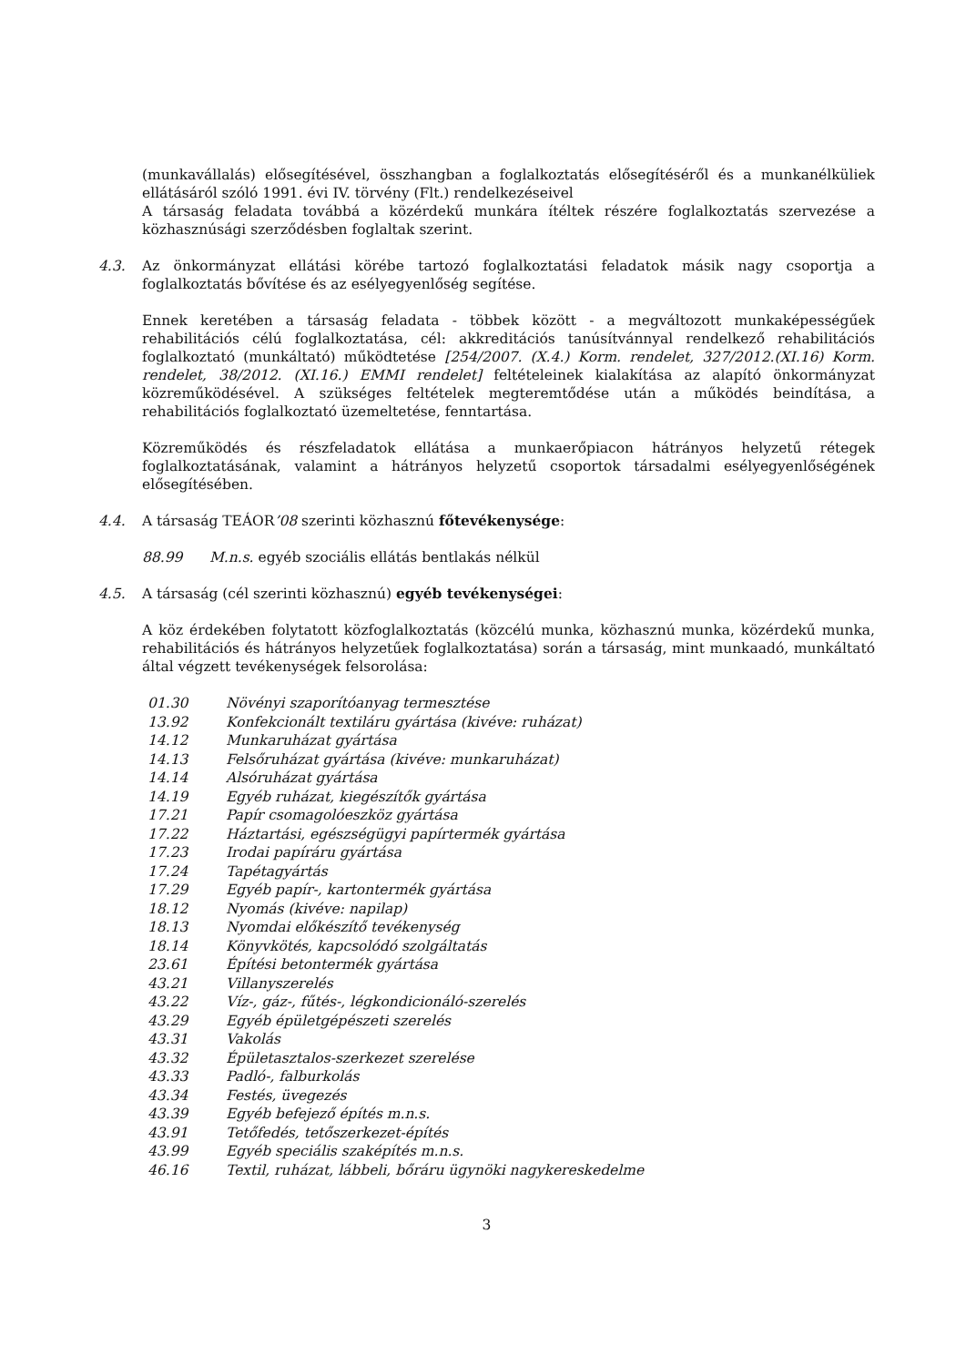(munkavállalás) elősegítésével, összhangban a foglalkoztatás elősegítéséről és a munkanélküliek ellátásáról szóló 1991. évi IV. törvény (Flt.) rendelkezéseivel
A társaság feladata továbbá a közérdekű munkára ítéltek részére foglalkoztatás szervezése a közhasznúsági szerződésben foglaltak szerint.
4.3. Az önkormányzat ellátási körébe tartozó foglalkoztatási feladatok másik nagy csoportja a foglalkoztatás bővítése és az esélyegyenlőség segítése.
Ennek keretében a társaság feladata - többek között - a megváltozott munkaképességűek rehabilitációs célú foglalkoztatása, cél: akkreditációs tanúsítvánnyal rendelkező rehabilitációs foglalkoztató (munkáltató) működtetése [254/2007. (X.4.) Korm. rendelet, 327/2012.(XI.16) Korm. rendelet, 38/2012. (XI.16.) EMMI rendelet] feltételeinek kialakítása az alapító önkormányzat közreműködésével. A szükséges feltételek megteremtődése után a működés beindítása, a rehabilitációs foglalkoztató üzemeltetése, fenntartása.
Közreműködés és részfeladatok ellátása a munkaerőpiacon hátrányos helyzetű rétegek foglalkoztatásának, valamint a hátrányos helyzetű csoportok társadalmi esélyegyenlőségének elősegítésében.
4.4. A társaság TEÁOR’08 szerinti közhasznú főtevékenysége:
88.99 M.n.s. egyéb szociális ellátás bentlakás nélkül
4.5. A társaság (cél szerinti közhasznú) egyéb tevékenységei:
A köz érdekében folytatott közfoglalkoztatás (közcélú munka, közhasznú munka, közérdekű munka, rehabilitációs és hátrányos helyzetűek foglalkoztatása) során a társaság, mint munkaadó, munkáltató által végzett tevékenységek felsorolása:
| 01.30 | Növényi szaporítóanyag termesztése |
| 13.92 | Konfekcionált textiláru gyártása (kivéve: ruházat) |
| 14.12 | Munkaruházat gyártása |
| 14.13 | Felsőruházat gyártása (kivéve: munkaruházat) |
| 14.14 | Alsóruházat gyártása |
| 14.19 | Egyéb ruházat, kiegészítők gyártása |
| 17.21 | Papír csomagolóeszköz gyártása |
| 17.22 | Háztartási, egészségügyi papírtermék gyártása |
| 17.23 | Irodai papíráru gyártása |
| 17.24 | Tapétagyártás |
| 17.29 | Egyéb papír-, kartontermék gyártása |
| 18.12 | Nyomás (kivéve: napilap) |
| 18.13 | Nyomdai előkészítő tevékenység |
| 18.14 | Könyvkötés, kapcsolódó szolgáltatás |
| 23.61 | Építési betontermék gyártása |
| 43.21 | Villanyszerelés |
| 43.22 | Víz-, gáz-, fűtés-, légkondicionáló-szerelés |
| 43.29 | Egyéb épületgépészeti szerelés |
| 43.31 | Vakolás |
| 43.32 | Épületasztalos-szerkezet szerelése |
| 43.33 | Padló-, falburkolás |
| 43.34 | Festés, üvegezés |
| 43.39 | Egyéb befejező építés m.n.s. |
| 43.91 | Tetőfedés, tetőszerkezet-építés |
| 43.99 | Egyéb speciális szaképítés m.n.s. |
| 46.16 | Textil, ruházat, lábbeli, bőráru ügynöki nagykereskedelme |
3